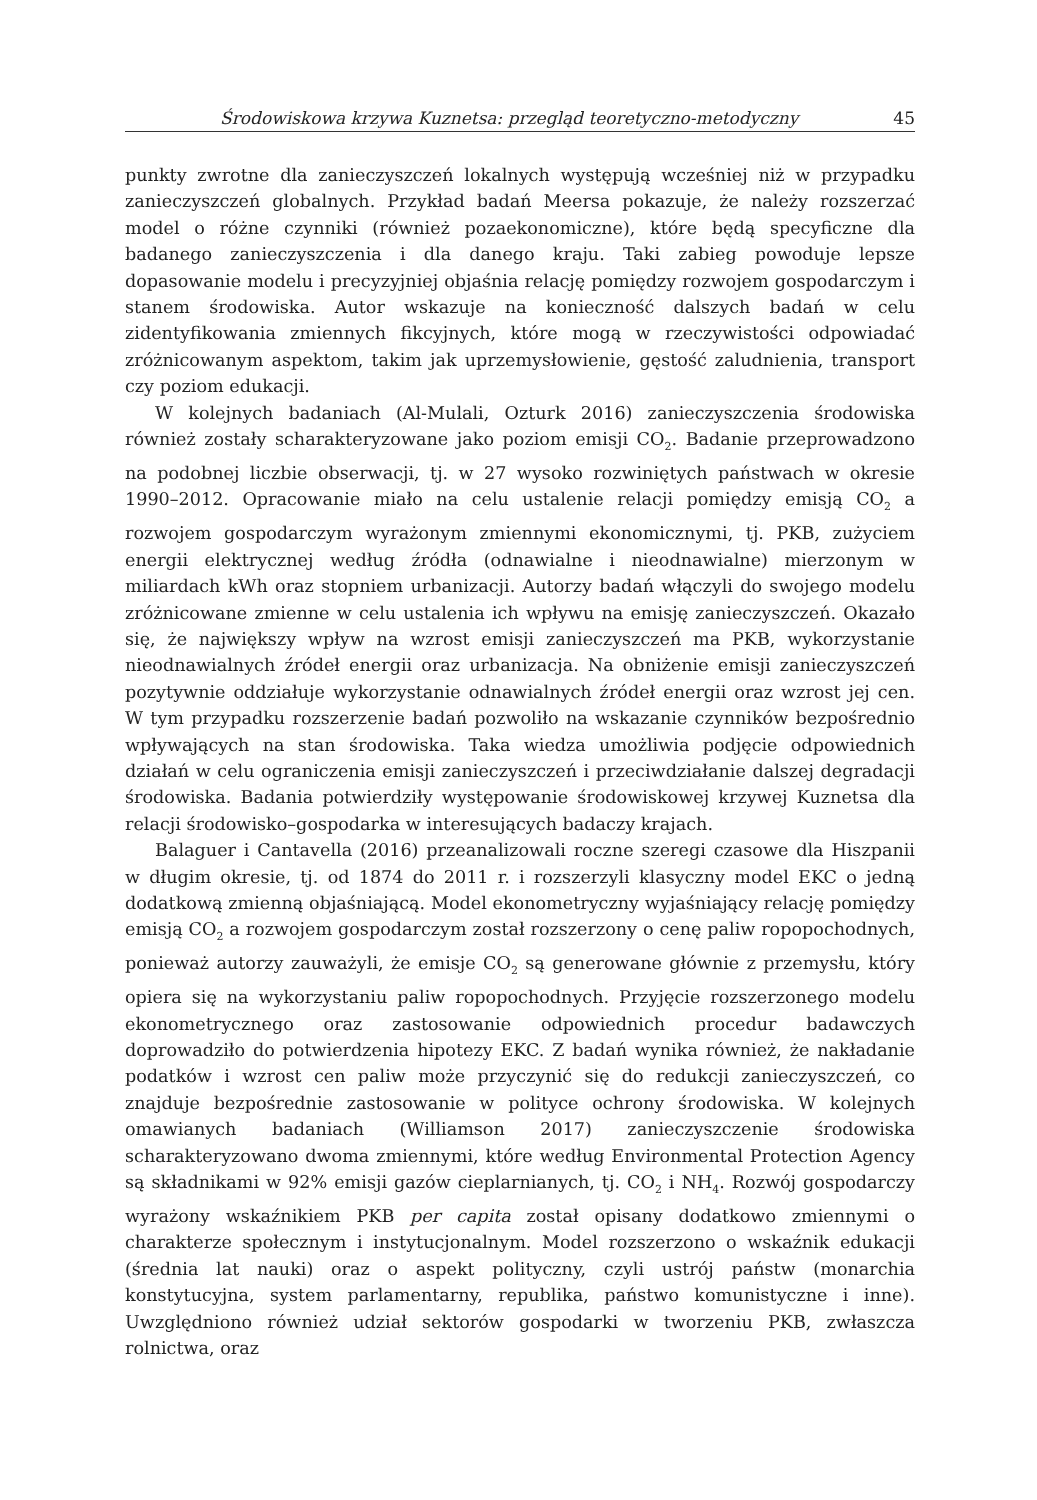Środowiskowa krzywa Kuznetsa: przegląd teoretyczno-metodyczny 45
punkty zwrotne dla zanieczyszczeń lokalnych występują wcześniej niż w przypadku zanieczyszczeń globalnych. Przykład badań Meersa pokazuje, że należy rozszerzać model o różne czynniki (również pozaekonomiczne), które będą specyficzne dla badanego zanieczyszczenia i dla danego kraju. Taki zabieg powoduje lepsze dopasowanie modelu i precyzyjniej objaśnia relację pomiędzy rozwojem gospodarczym i stanem środowiska. Autor wskazuje na konieczność dalszych badań w celu zidentyfikowania zmiennych fikcyjnych, które mogą w rzeczywistości odpowiadać zróżnicowanym aspektom, takim jak uprzemysłowienie, gęstość zaludnienia, transport czy poziom edukacji.
W kolejnych badaniach (Al-Mulali, Ozturk 2016) zanieczyszczenia środowiska również zostały scharakteryzowane jako poziom emisji CO<sub>2</sub>. Badanie przeprowadzono na podobnej liczbie obserwacji, tj. w 27 wysoko rozwiniętych państwach w okresie 1990–2012. Opracowanie miało na celu ustalenie relacji pomiędzy emisją CO<sub>2</sub> a rozwojem gospodarczym wyrażonym zmiennymi ekonomicznymi, tj. PKB, zużyciem energii elektrycznej według źródła (odnawialne i nieodnawialne) mierzonym w miliardach kWh oraz stopniem urbanizacji. Autorzy badań włączyli do swojego modelu zróżnicowane zmienne w celu ustalenia ich wpływu na emisję zanieczyszczeń. Okazało się, że największy wpływ na wzrost emisji zanieczyszczeń ma PKB, wykorzystanie nieodnawialnych źródeł energii oraz urbanizacja. Na obniżenie emisji zanieczyszczeń pozytywnie oddziałuje wykorzystanie odnawialnych źródeł energii oraz wzrost jej cen. W tym przypadku rozszerzenie badań pozwoliło na wskazanie czynników bezpośrednio wpływających na stan środowiska. Taka wiedza umożliwia podjęcie odpowiednich działań w celu ograniczenia emisji zanieczyszczeń i przeciwdziałanie dalszej degradacji środowiska. Badania potwierdziły występowanie środowiskowej krzywej Kuznetsa dla relacji środowisko–gospodarka w interesujących badaczy krajach.
Balaguer i Cantavella (2016) przeanalizowali roczne szeregi czasowe dla Hiszpanii w długim okresie, tj. od 1874 do 2011 r. i rozszerzyli klasyczny model EKC o jedną dodatkową zmienną objaśniającą. Model ekonometryczny wyjaśniający relację pomiędzy emisją CO<sub>2</sub> a rozwojem gospodarczym został rozszerzony o cenę paliw ropopochodnych, ponieważ autorzy zauważyli, że emisje CO<sub>2</sub> są generowane głównie z przemysłu, który opiera się na wykorzystaniu paliw ropopochodnych. Przyjęcie rozszerzonego modelu ekonometrycznego oraz zastosowanie odpowiednich procedur badawczych doprowadziło do potwierdzenia hipotezy EKC. Z badań wynika również, że nakładanie podatków i wzrost cen paliw może przyczynić się do redukcji zanieczyszczeń, co znajduje bezpośrednie zastosowanie w polityce ochrony środowiska. W kolejnych omawianych badaniach (Williamson 2017) zanieczyszczenie środowiska scharakteryzowano dwoma zmiennymi, które według Environmental Protection Agency są składnikami w 92% emisji gazów cieplarnianych, tj. CO<sub>2</sub> i NH<sub>4</sub>. Rozwój gospodarczy wyrażony wskaźnikiem PKB per capita został opisany dodatkowo zmiennymi o charakterze społecznym i instytucjonalnym. Model rozszerzono o wskaźnik edukacji (średnia lat nauki) oraz o aspekt polityczny, czyli ustrój państw (monarchia konstytucyjna, system parlamentarny, republika, państwo komunistyczne i inne). Uwzględniono również udział sektorów gospodarki w tworzeniu PKB, zwłaszcza rolnictwa, oraz